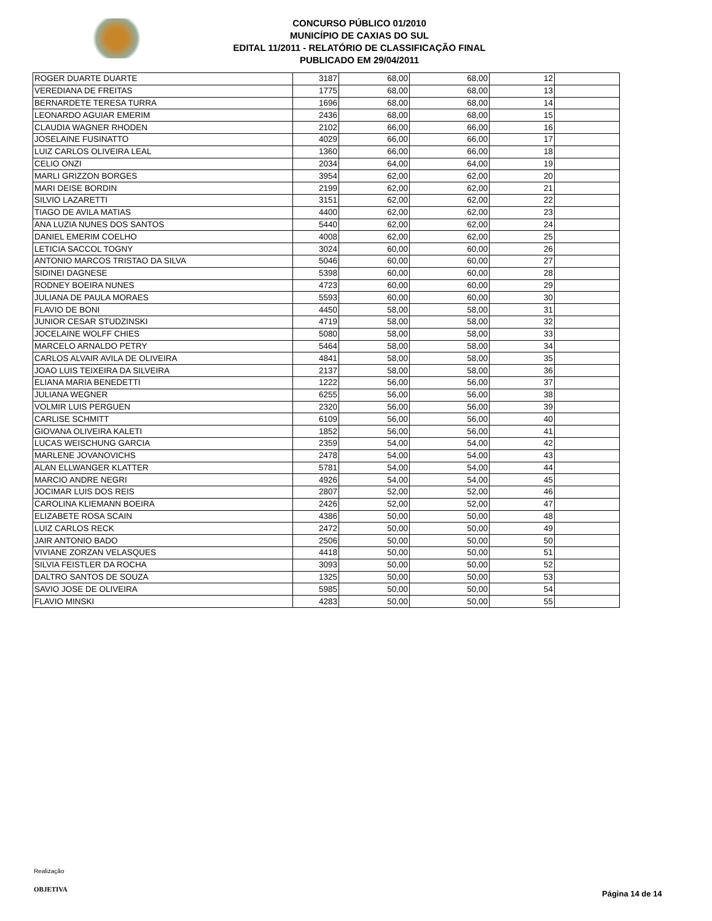CONCURSO PÚBLICO 01/2010
MUNICÍPIO DE CAXIAS DO SUL
EDITAL 11/2011 - RELATÓRIO DE CLASSIFICAÇÃO FINAL
PUBLICADO EM 29/04/2011
| ROGER DUARTE DUARTE | 3187 | 68,00 | 68,00 | 12 | |
| VEREDIANA DE FREITAS | 1775 | 68,00 | 68,00 | 13 | |
| BERNARDETE TERESA TURRA | 1696 | 68,00 | 68,00 | 14 | |
| LEONARDO AGUIAR EMERIM | 2436 | 68,00 | 68,00 | 15 | |
| CLAUDIA WAGNER RHODEN | 2102 | 66,00 | 66,00 | 16 | |
| JOSELAINE FUSINATTO | 4029 | 66,00 | 66,00 | 17 | |
| LUIZ CARLOS OLIVEIRA LEAL | 1360 | 66,00 | 66,00 | 18 | |
| CELIO ONZI | 2034 | 64,00 | 64,00 | 19 | |
| MARLI GRIZZON BORGES | 3954 | 62,00 | 62,00 | 20 | |
| MARI DEISE BORDIN | 2199 | 62,00 | 62,00 | 21 | |
| SILVIO LAZARETTI | 3151 | 62,00 | 62,00 | 22 | |
| TIAGO DE AVILA MATIAS | 4400 | 62,00 | 62,00 | 23 | |
| ANA LUZIA NUNES DOS SANTOS | 5440 | 62,00 | 62,00 | 24 | |
| DANIEL EMERIM COELHO | 4008 | 62,00 | 62,00 | 25 | |
| LETICIA SACCOL TOGNY | 3024 | 60,00 | 60,00 | 26 | |
| ANTONIO MARCOS TRISTAO DA SILVA | 5046 | 60,00 | 60,00 | 27 | |
| SIDINEI DAGNESE | 5398 | 60,00 | 60,00 | 28 | |
| RODNEY BOEIRA NUNES | 4723 | 60,00 | 60,00 | 29 | |
| JULIANA DE PAULA MORAES | 5593 | 60,00 | 60,00 | 30 | |
| FLAVIO DE BONI | 4450 | 58,00 | 58,00 | 31 | |
| JUNIOR CESAR STUDZINSKI | 4719 | 58,00 | 58,00 | 32 | |
| JOCELAINE WOLFF CHIES | 5080 | 58,00 | 58,00 | 33 | |
| MARCELO ARNALDO PETRY | 5464 | 58,00 | 58,00 | 34 | |
| CARLOS ALVAIR AVILA DE OLIVEIRA | 4841 | 58,00 | 58,00 | 35 | |
| JOAO LUIS TEIXEIRA DA SILVEIRA | 2137 | 58,00 | 58,00 | 36 | |
| ELIANA MARIA BENEDETTI | 1222 | 56,00 | 56,00 | 37 | |
| JULIANA WEGNER | 6255 | 56,00 | 56,00 | 38 | |
| VOLMIR LUIS PERGUEN | 2320 | 56,00 | 56,00 | 39 | |
| CARLISE SCHMITT | 6109 | 56,00 | 56,00 | 40 | |
| GIOVANA OLIVEIRA KALETI | 1852 | 56,00 | 56,00 | 41 | |
| LUCAS WEISCHUNG GARCIA | 2359 | 54,00 | 54,00 | 42 | |
| MARLENE JOVANOVICHS | 2478 | 54,00 | 54,00 | 43 | |
| ALAN ELLWANGER KLATTER | 5781 | 54,00 | 54,00 | 44 | |
| MARCIO ANDRE NEGRI | 4926 | 54,00 | 54,00 | 45 | |
| JOCIMAR LUIS DOS REIS | 2807 | 52,00 | 52,00 | 46 | |
| CAROLINA KLIEMANN BOEIRA | 2426 | 52,00 | 52,00 | 47 | |
| ELIZABETE ROSA SCAIN | 4386 | 50,00 | 50,00 | 48 | |
| LUIZ CARLOS RECK | 2472 | 50,00 | 50,00 | 49 | |
| JAIR ANTONIO BADO | 2506 | 50,00 | 50,00 | 50 | |
| VIVIANE ZORZAN VELASQUES | 4418 | 50,00 | 50,00 | 51 | |
| SILVIA FEISTLER DA ROCHA | 3093 | 50,00 | 50,00 | 52 | |
| DALTRO SANTOS DE SOUZA | 1325 | 50,00 | 50,00 | 53 | |
| SAVIO JOSE DE OLIVEIRA | 5985 | 50,00 | 50,00 | 54 | |
| FLAVIO MINSKI | 4283 | 50,00 | 50,00 | 55 | |
Realização
OBJETIVA
Página 14 de 14